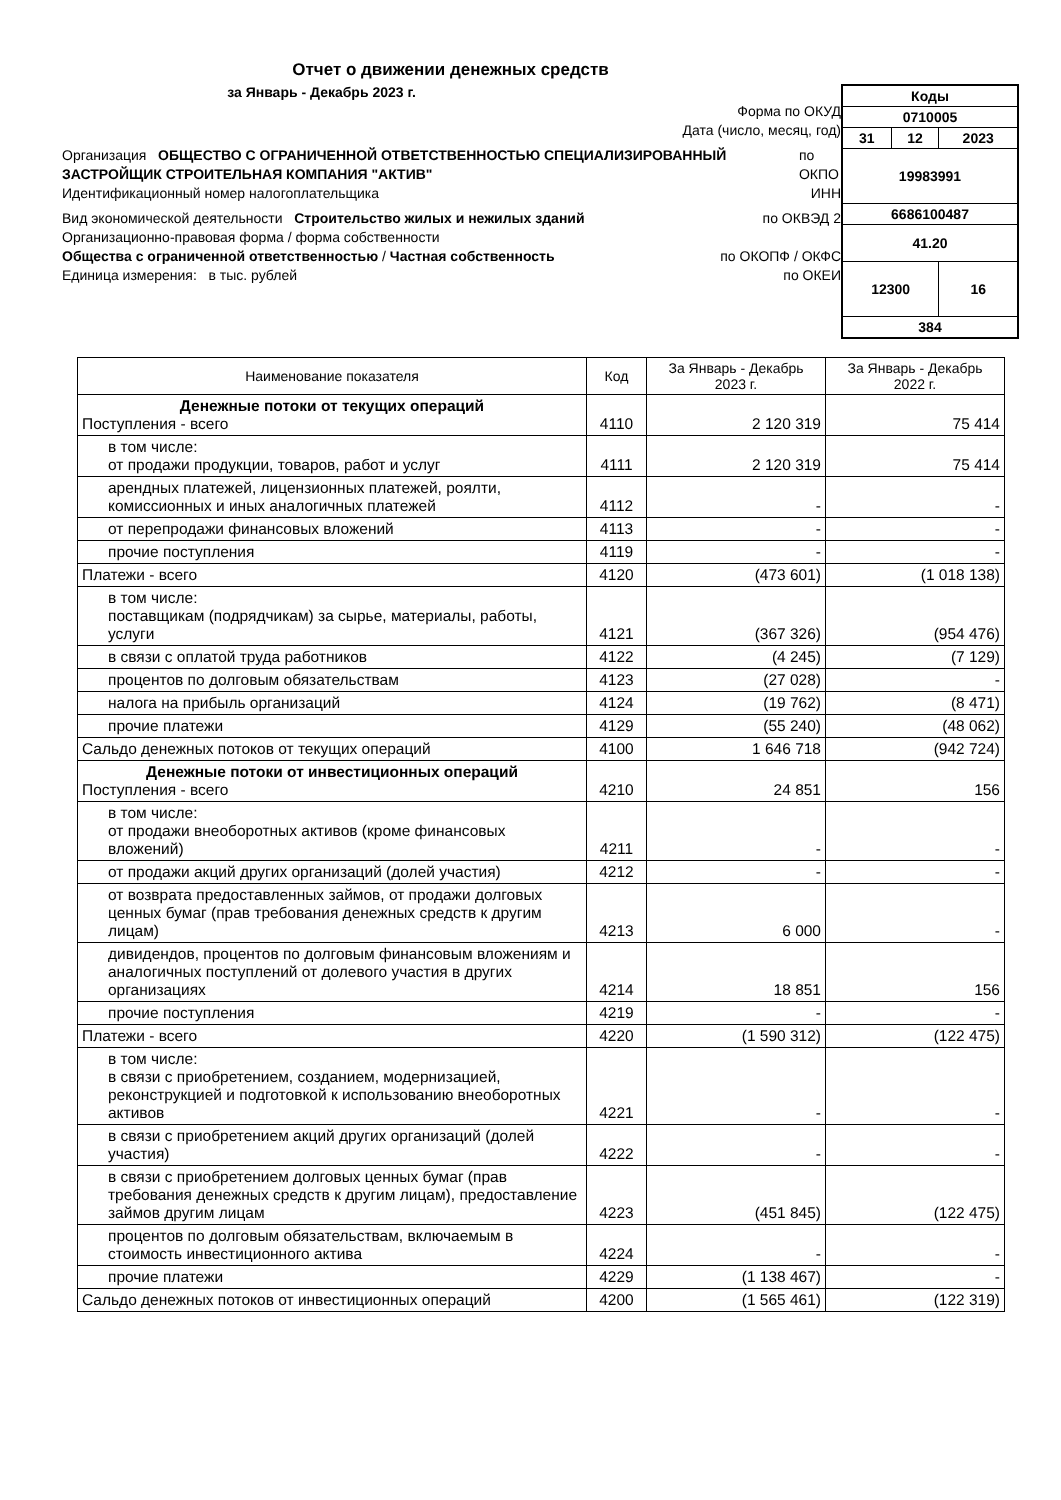Отчет о движении денежных средств
за Январь - Декабрь 2023 г.
Форма по ОКУД
Дата (число, месяц, год)
Организация ОБЩЕСТВО С ОГРАНИЧЕННОЙ ОТВЕТСТВЕННОСТЬЮ СПЕЦИАЛИЗИРОВАННЫЙ ЗАСТРОЙЩИК СТРОИТЕЛЬНАЯ КОМПАНИЯ "АКТИВ" по ОКПО
Идентификационный номер налогоплательщика ИНН
Вид экономической деятельности Строительство жилых и нежилых зданий по ОКВЭД 2
Организационно-правовая форма / форма собственности
Общества с ограниченной ответственностью / Частная собственность по ОКОПФ / ОКФС
Единица измерения: в тыс. рублей по ОКЕИ
| Коды | | |
| 0710005 | | |
| 31 | 12 | 2023 |
| 19983991 | | |
| 6686100487 | | |
| 41.20 | | |
| 12300 | | 16 |
| 384 | | |
| Наименование показателя | Код | За Январь - Декабрь 2023 г. | За Январь - Декабрь 2022 г. |
| --- | --- | --- | --- |
| Денежные потоки от текущих операций Поступления - всего | 4110 | 2 120 319 | 75 414 |
| в том числе: от продажи продукции, товаров, работ и услуг | 4111 | 2 120 319 | 75 414 |
| арендных платежей, лицензионных платежей, роялти, комиссионных и иных аналогичных платежей | 4112 | - | - |
| от перепродажи финансовых вложений | 4113 | - | - |
| прочие поступления | 4119 | - | - |
| Платежи - всего | 4120 | (473 601) | (1 018 138) |
| в том числе: поставщикам (подрядчикам) за сырье, материалы, работы, услуги | 4121 | (367 326) | (954 476) |
| в связи с оплатой труда работников | 4122 | (4 245) | (7 129) |
| процентов по долговым обязательствам | 4123 | (27 028) | - |
| налога на прибыль организаций | 4124 | (19 762) | (8 471) |
| прочие платежи | 4129 | (55 240) | (48 062) |
| Сальдо денежных потоков от текущих операций | 4100 | 1 646 718 | (942 724) |
| Денежные потоки от инвестиционных операций Поступления - всего | 4210 | 24 851 | 156 |
| в том числе: от продажи внеоборотных активов (кроме финансовых вложений) | 4211 | - | - |
| от продажи акций других организаций (долей участия) | 4212 | - | - |
| от возврата предоставленных займов, от продажи долговых ценных бумаг (прав требования денежных средств к другим лицам) | 4213 | 6 000 | - |
| дивидендов, процентов по долговым финансовым вложениям и аналогичных поступлений от долевого участия в других организациях | 4214 | 18 851 | 156 |
| прочие поступления | 4219 | - | - |
| Платежи - всего | 4220 | (1 590 312) | (122 475) |
| в том числе: в связи с приобретением, созданием, модернизацией, реконструкцией и подготовкой к использованию внеоборотных активов | 4221 | - | - |
| в связи с приобретением акций других организаций (долей участия) | 4222 | - | - |
| в связи с приобретением долговых ценных бумаг (прав требования денежных средств к другим лицам), предоставление займов другим лицам | 4223 | (451 845) | (122 475) |
| процентов по долговым обязательствам, включаемым в стоимость инвестиционного актива | 4224 | - | - |
| прочие платежи | 4229 | (1 138 467) | - |
| Сальдо денежных потоков от инвестиционных операций | 4200 | (1 565 461) | (122 319) |